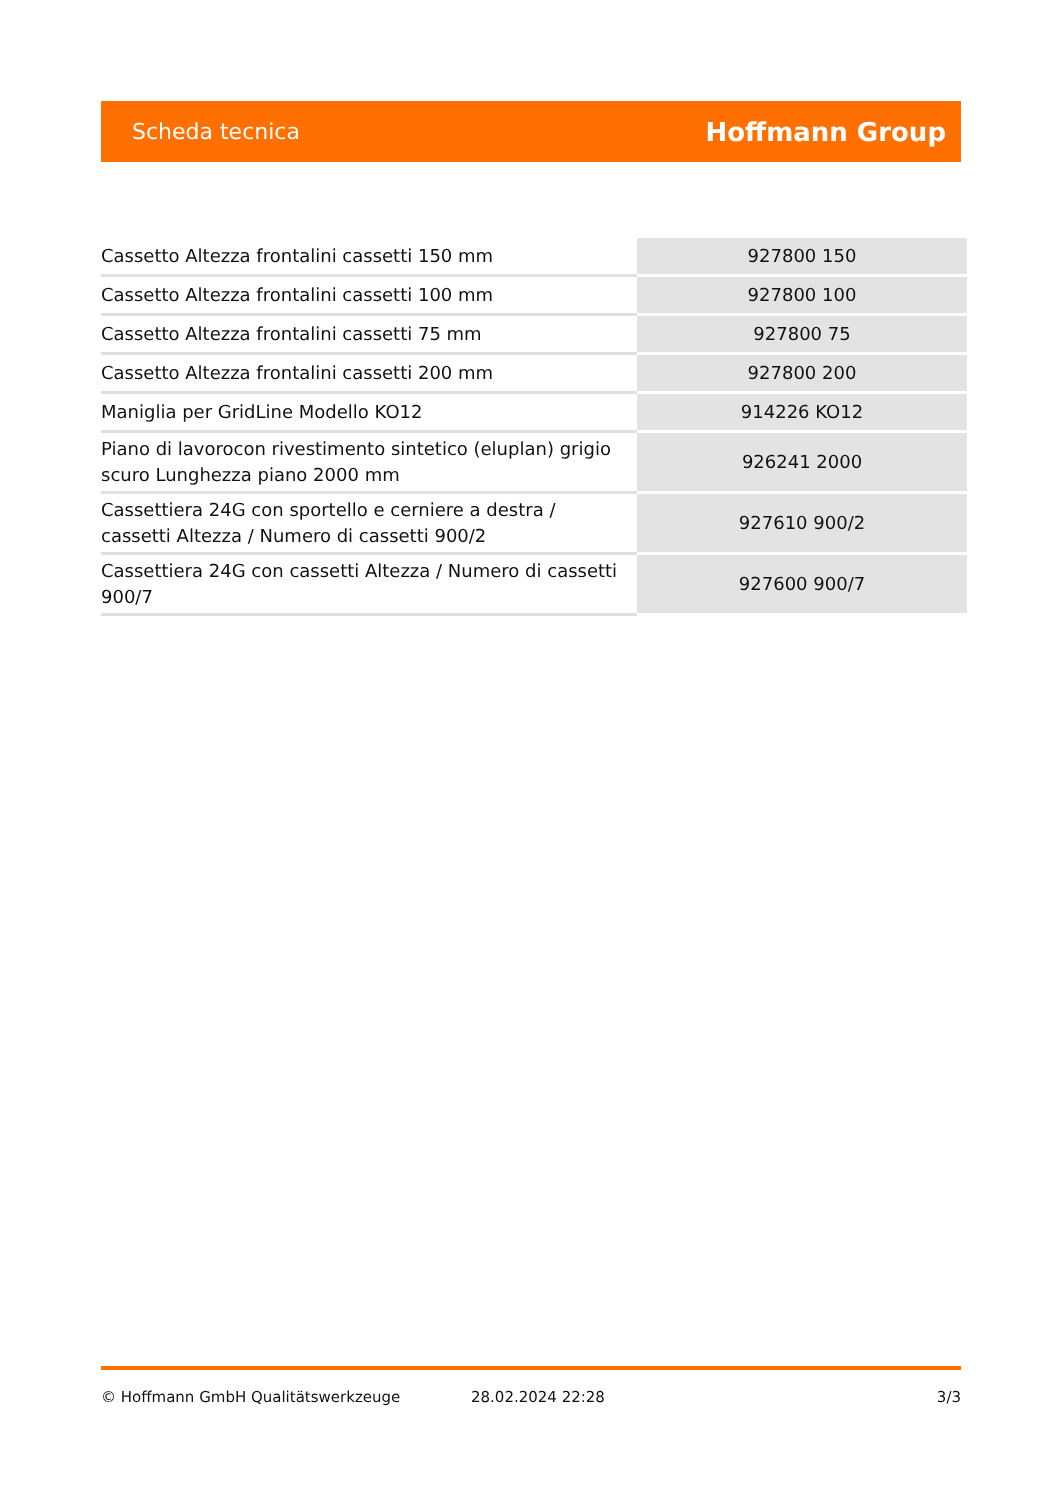Scheda tecnica Hoffmann Group
| Cassetto Altezza frontalini cassetti 150 mm | 927800 150 |
| Cassetto Altezza frontalini cassetti 100 mm | 927800 100 |
| Cassetto Altezza frontalini cassetti 75 mm | 927800 75 |
| Cassetto Altezza frontalini cassetti 200 mm | 927800 200 |
| Maniglia per GridLine Modello KO12 | 914226 KO12 |
| Piano di lavorocon rivestimento sintetico (eluplan) grigio scuro Lunghezza piano 2000 mm | 926241 2000 |
| Cassettiera 24G con sportello e cerniere a destra / cassetti Altezza / Numero di cassetti 900/2 | 927610 900/2 |
| Cassettiera 24G con cassetti Altezza / Numero di cassetti 900/7 | 927600 900/7 |
© Hoffmann GmbH Qualitätswerkzeuge 28.02.2024 22:28 3/3